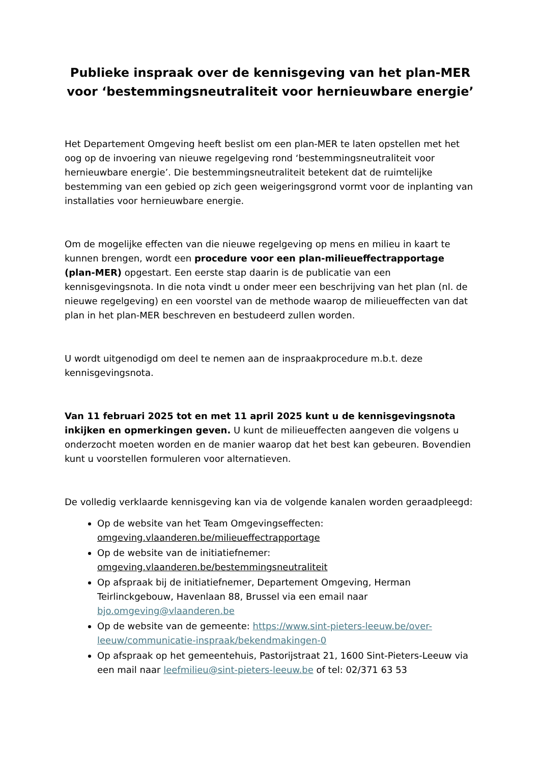Publieke inspraak over de kennisgeving van het plan-MER voor ‘bestemmingsneutraliteit voor hernieuwbare energie’
Het Departement Omgeving heeft beslist om een plan-MER te laten opstellen met het oog op de invoering van nieuwe regelgeving rond ‘bestemmingsneutraliteit voor hernieuwbare energie’. Die bestemmingsneutraliteit betekent dat de ruimtelijke bestemming van een gebied op zich geen weigeringsgrond vormt voor de inplanting van installaties voor hernieuwbare energie.
Om de mogelijke effecten van die nieuwe regelgeving op mens en milieu in kaart te kunnen brengen, wordt een procedure voor een plan-milieueffectrapportage (plan-MER) opgestart. Een eerste stap daarin is de publicatie van een kennisgevingsnota. In die nota vindt u onder meer een beschrijving van het plan (nl. de nieuwe regelgeving) en een voorstel van de methode waarop de milieueffecten van dat plan in het plan-MER beschreven en bestudeerd zullen worden.
U wordt uitgenodigd om deel te nemen aan de inspraakprocedure m.b.t. deze kennisgevingsnota.
Van 11 februari 2025 tot en met 11 april 2025 kunt u de kennisgevingsnota inkijken en opmerkingen geven. U kunt de milieueffecten aangeven die volgens u onderzocht moeten worden en de manier waarop dat het best kan gebeuren. Bovendien kunt u voorstellen formuleren voor alternatieven.
De volledig verklaarde kennisgeving kan via de volgende kanalen worden geraadpleegd:
Op de website van het Team Omgevingseffecten: omgeving.vlaanderen.be/milieueffectrapportage
Op de website van de initiatiefnemer: omgeving.vlaanderen.be/bestemmingsneutraliteit
Op afspraak bij de initiatiefnemer, Departement Omgeving, Herman Teirlinckgebouw, Havenlaan 88, Brussel via een email naar bjo.omgeving@vlaanderen.be
Op de website van de gemeente: https://www.sint-pieters-leeuw.be/over-leeuw/communicatie-inspraak/bekendmakingen-0
Op afspraak op het gemeentehuis, Pastorijstraat 21, 1600 Sint-Pieters-Leeuw via een mail naar leefmilieu@sint-pieters-leeuw.be of tel: 02/371 63 53